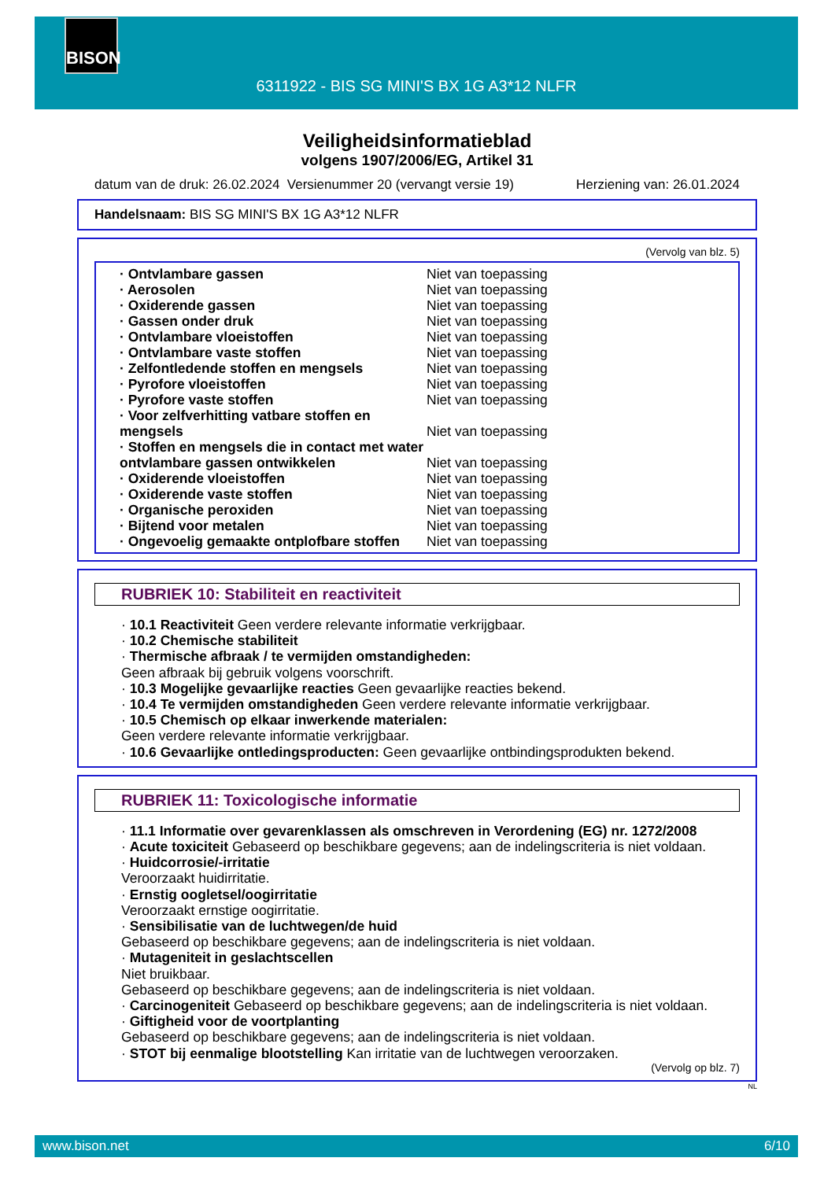BISON
6311922 - BIS SG MINI'S BX 1G A3*12 NLFR
Veiligheidsinformatieblad
volgens 1907/2006/EG, Artikel 31
datum van de druk: 26.02.2024 Versienummer 20 (vervangt versie 19) Herziening van: 26.01.2024
Handelsnaam: BIS SG MINI'S BX 1G A3*12 NLFR
(Vervolg van blz. 5)
| · Ontvlambare gassen | Niet van toepassing |
| · Aerosolen | Niet van toepassing |
| · Oxiderende gassen | Niet van toepassing |
| · Gassen onder druk | Niet van toepassing |
| · Ontvlambare vloeistoffen | Niet van toepassing |
| · Ontvlambare vaste stoffen | Niet van toepassing |
| · Zelfontledende stoffen en mengsels | Niet van toepassing |
| · Pyrofore vloeistoffen | Niet van toepassing |
| · Pyrofore vaste stoffen | Niet van toepassing |
| · Voor zelfverhitting vatbare stoffen en mengsels | Niet van toepassing |
| · Stoffen en mengsels die in contact met water ontvlambare gassen ontwikkelen | Niet van toepassing |
| · Oxiderende vloeistoffen | Niet van toepassing |
| · Oxiderende vaste stoffen | Niet van toepassing |
| · Organische peroxiden | Niet van toepassing |
| · Bijtend voor metalen | Niet van toepassing |
| · Ongevoelig gemaakte ontplofbare stoffen | Niet van toepassing |
RUBRIEK 10: Stabiliteit en reactiviteit
· 10.1 Reactiviteit Geen verdere relevante informatie verkrijgbaar.
· 10.2 Chemische stabiliteit
· Thermische afbraak / te vermijden omstandigheden:
Geen afbraak bij gebruik volgens voorschrift.
· 10.3 Mogelijke gevaarlijke reacties Geen gevaarlijke reacties bekend.
· 10.4 Te vermijden omstandigheden Geen verdere relevante informatie verkrijgbaar.
· 10.5 Chemisch op elkaar inwerkende materialen:
Geen verdere relevante informatie verkrijgbaar.
· 10.6 Gevaarlijke ontledingsproducten: Geen gevaarlijke ontbindingsprodukten bekend.
RUBRIEK 11: Toxicologische informatie
· 11.1 Informatie over gevarenklassen als omschreven in Verordening (EG) nr. 1272/2008
· Acute toxiciteit Gebaseerd op beschikbare gegevens; aan de indelingscriteria is niet voldaan.
· Huidcorrosie/-irritatie
Veroorzaakt huidirritatie.
· Ernstig oogletsel/oogirritatie
Veroorzaakt ernstige oogirritatie.
· Sensibilisatie van de luchtwegen/de huid
Gebaseerd op beschikbare gegevens; aan de indelingscriteria is niet voldaan.
· Mutageniteit in geslachtscellen
Niet bruikbaar.
Gebaseerd op beschikbare gegevens; aan de indelingscriteria is niet voldaan.
· Carcinogeniteit Gebaseerd op beschikbare gegevens; aan de indelingscriteria is niet voldaan.
· Giftigheid voor de voortplanting
Gebaseerd op beschikbare gegevens; aan de indelingscriteria is niet voldaan.
· STOT bij eenmalige blootstelling Kan irritatie van de luchtwegen veroorzaken.
(Vervolg op blz. 7)
NL
www.bison.net 6/10